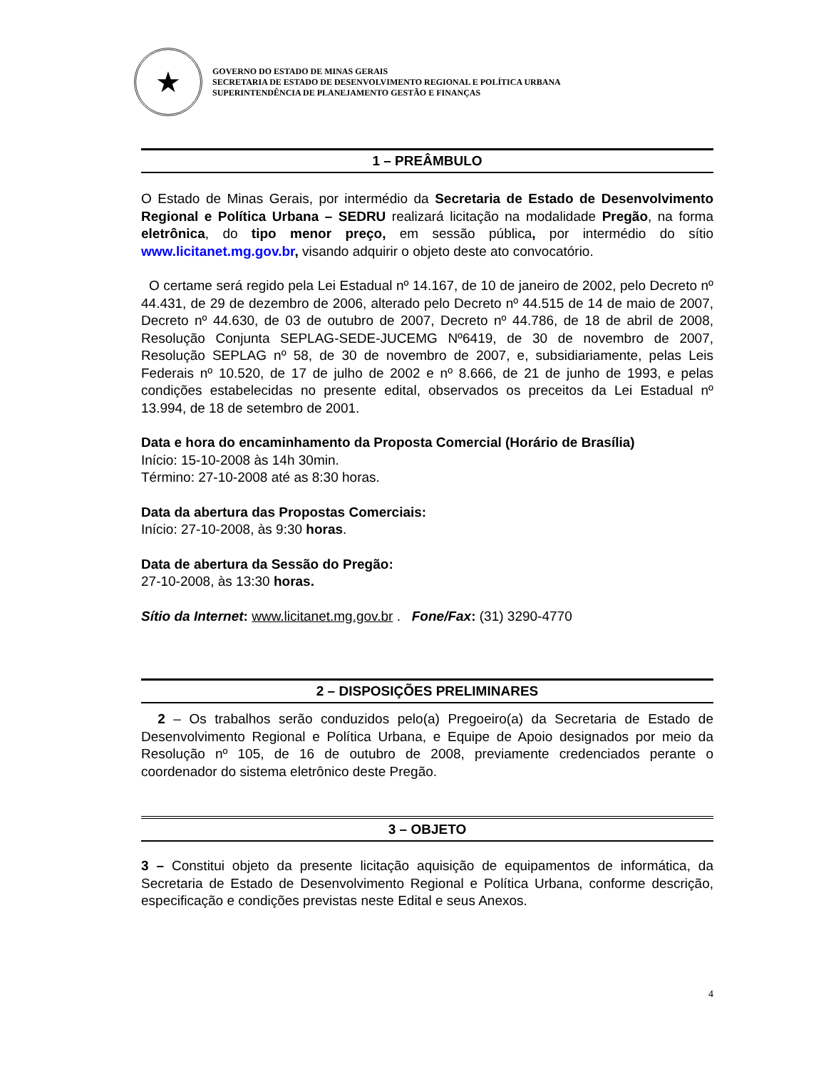★
GOVERNO DO ESTADO DE MINAS GERAIS
SECRETARIA DE ESTADO DE DESENVOLVIMENTO REGIONAL E POLÍTICA URBANA
SUPERINTENDÊNCIA DE PLANEJAMENTO GESTÃO E FINANÇAS
1 – PREÂMBULO
O Estado de Minas Gerais, por intermédio da Secretaria de Estado de Desenvolvimento Regional e Política Urbana – SEDRU realizará licitação na modalidade Pregão, na forma eletrônica, do tipo menor preço, em sessão pública, por intermédio do sítio www.licitanet.mg.gov.br, visando adquirir o objeto deste ato convocatório.
O certame será regido pela Lei Estadual nº 14.167, de 10 de janeiro de 2002, pelo Decreto nº 44.431, de 29 de dezembro de 2006, alterado pelo Decreto nº 44.515 de 14 de maio de 2007, Decreto nº 44.630, de 03 de outubro de 2007, Decreto nº 44.786, de 18 de abril de 2008, Resolução Conjunta SEPLAG-SEDE-JUCEMG Nº6419, de 30 de novembro de 2007, Resolução SEPLAG nº 58, de 30 de novembro de 2007, e, subsidiariamente, pelas Leis Federais nº 10.520, de 17 de julho de 2002 e nº 8.666, de 21 de junho de 1993, e pelas condições estabelecidas no presente edital, observados os preceitos da Lei Estadual nº 13.994, de 18 de setembro de 2001.
Data e hora do encaminhamento da Proposta Comercial (Horário de Brasília)
Início: 15-10-2008 às 14h 30min.
Término: 27-10-2008 até as 8:30 horas.
Data da abertura das Propostas Comerciais:
Início: 27-10-2008, às 9:30 horas.
Data de abertura da Sessão do Pregão:
27-10-2008, às 13:30 horas.
Sítio da Internet: www.licitanet.mg.gov.br . Fone/Fax: (31) 3290-4770
2 – DISPOSIÇÕES PRELIMINARES
2 – Os trabalhos serão conduzidos pelo(a) Pregoeiro(a) da Secretaria de Estado de Desenvolvimento Regional e Política Urbana, e Equipe de Apoio designados por meio da Resolução nº 105, de 16 de outubro de 2008, previamente credenciados perante o coordenador do sistema eletrônico deste Pregão.
3 – OBJETO
3 – Constitui objeto da presente licitação aquisição de equipamentos de informática, da Secretaria de Estado de Desenvolvimento Regional e Política Urbana, conforme descrição, especificação e condições previstas neste Edital e seus Anexos.
4